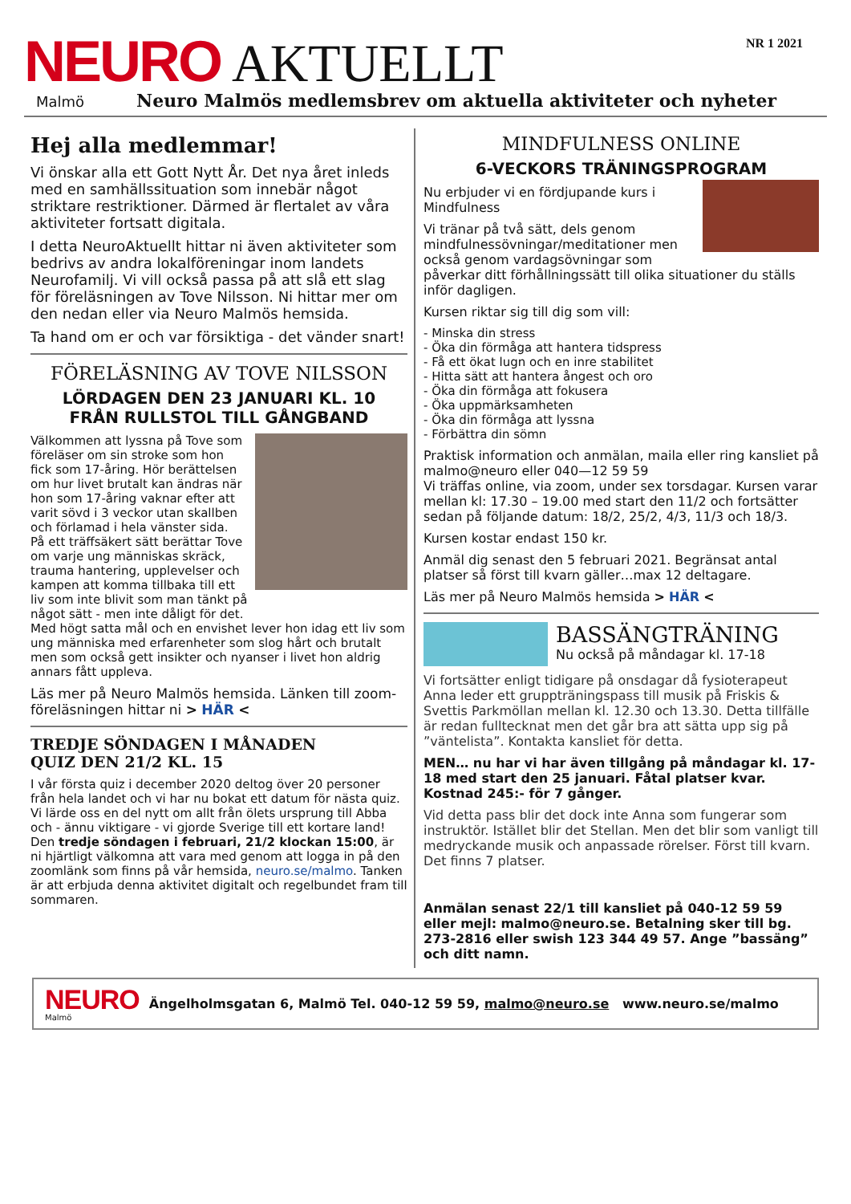NEURO
AKTUELLT
NR 1 2021
Malmö
Neuro Malmös medlemsbrev om aktuella aktiviteter och nyheter
Hej alla medlemmar!
Vi önskar alla ett Gott Nytt År. Det nya året inleds med en samhällssituation som innebär något striktare restriktioner. Därmed är flertalet av våra aktiviteter fortsatt digitala.
I detta NeuroAktuellt hittar ni även aktiviteter som bedrivs av andra lokalföreningar inom landets Neurofamilj. Vi vill också passa på att slå ett slag för föreläsningen av Tove Nilsson. Ni hittar mer om den nedan eller via Neuro Malmös hemsida.
Ta hand om er och var försiktiga - det vänder snart!
FÖRELÄSNING AV TOVE NILSSON
LÖRDAGEN DEN 23 JANUARI KL. 10
FRÅN RULLSTOL TILL GÅNGBAND
Välkommen att lyssna på Tove som föreläser om sin stroke som hon fick som 17-åring. Hör berättelsen om hur livet brutalt kan ändras när hon som 17-åring vaknar efter att varit sövd i 3 veckor utan skallben och förlamad i hela vänster sida.
På ett träffsäkert sätt berättar Tove om varje ung människas skräck, trauma hantering, upplevelser och kampen att komma tillbaka till ett liv som inte blivit som man tänkt på något sätt - men inte dåligt för det.
Med högt satta mål och en envishet lever hon idag ett liv som ung människa med erfarenheter som slog hårt och brutalt men som också gett insikter och nyanser i livet hon aldrig annars fått uppleva.
Läs mer på Neuro Malmös hemsida. Länken till zoom-föreläsningen hittar ni > HÄR <
TREDJE SÖNDAGEN I MÅNADEN
QUIZ DEN 21/2 KL. 15
I vår första quiz i december 2020 deltog över 20 personer från hela landet och vi har nu bokat ett datum för nästa quiz. Vi lärde oss en del nytt om allt från ölets ursprung till Abba och - ännu viktigare - vi gjorde Sverige till ett kortare land! Den tredje söndagen i februari, 21/2 klockan 15:00, är ni hjärtligt välkomna att vara med genom att logga in på den zoomlänk som finns på vår hemsida, neuro.se/malmo. Tanken är att erbjuda denna aktivitet digitalt och regelbundet fram till sommaren.
MINDFULNESS ONLINE
6-VECKORS TRÄNINGSPROGRAM
Nu erbjuder vi en fördjupande kurs i Mindfulness
Vi tränar på två sätt, dels genom mindfulnessövningar/meditationer men också genom vardagsövningar som påverkar ditt förhållningssätt till olika situationer du ställs inför dagligen.
Kursen riktar sig till dig som vill:
- Minska din stress
- Öka din förmåga att hantera tidspress
- Få ett ökat lugn och en inre stabilitet
- Hitta sätt att hantera ångest och oro
- Öka din förmåga att fokusera
- Öka uppmärksamheten
- Öka din förmåga att lyssna
- Förbättra din sömn
Praktisk information och anmälan, maila eller ring kansliet på malmo@neuro eller 040—12 59 59
Vi träffas online, via zoom, under sex torsdagar. Kursen varar mellan kl: 17.30 – 19.00 med start den 11/2 och fortsätter sedan på följande datum: 18/2, 25/2, 4/3, 11/3 och 18/3.
Kursen kostar endast 150 kr.
Anmäl dig senast den 5 februari 2021. Begränsat antal platser så först till kvarn gäller…max 12 deltagare.
Läs mer på Neuro Malmös hemsida > HÄR <
BASSÄNGTRÄNING
Nu också på måndagar kl. 17-18
Vi fortsätter enligt tidigare på onsdagar då fysioterapeut Anna leder ett gruppträningspass till musik på Friskis & Svettis Parkmöllan mellan kl. 12.30 och 13.30. Detta tillfälle är redan fulltecknat men det går bra att sätta upp sig på ”väntelista”. Kontakta kansliet för detta.
MEN… nu har vi har även tillgång på måndagar kl. 17-18 med start den 25 januari. Fåtal platser kvar. Kostnad 245:- för 7 gånger.
Vid detta pass blir det dock inte Anna som fungerar som instruktör. Istället blir det Stellan. Men det blir som vanligt till medryckande musik och anpassade rörelser. Först till kvarn. Det finns 7 platser.
Anmälan senast 22/1 till kansliet på 040-12 59 59 eller mejl: malmo@neuro.se. Betalning sker till bg. 273-2816 eller swish 123 344 49 57. Ange ”bassäng” och ditt namn.
NEURO
Malmö
Ängelholmsgatan 6, Malmö Tel. 040-12 59 59, malmo@neuro.se www.neuro.se/malmo